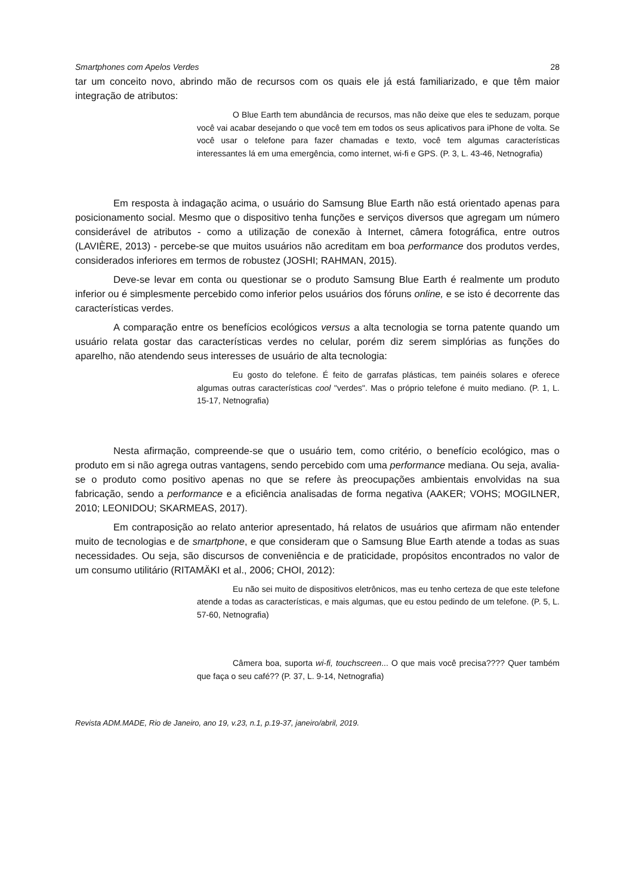Smartphones com Apelos Verdes 28
tar um conceito novo, abrindo mão de recursos com os quais ele já está familiarizado, e que têm maior integração de atributos:
O Blue Earth tem abundância de recursos, mas não deixe que eles te seduzam, porque você vai acabar desejando o que você tem em todos os seus aplicativos para iPhone de volta. Se você usar o telefone para fazer chamadas e texto, você tem algumas características interessantes lá em uma emergência, como internet, wi-fi e GPS. (P. 3, L. 43-46, Netnografia)
Em resposta à indagação acima, o usuário do Samsung Blue Earth não está orientado apenas para posicionamento social. Mesmo que o dispositivo tenha funções e serviços diversos que agregam um número considerável de atributos - como a utilização de conexão à Internet, câmera fotográfica, entre outros (LAVIÈRE, 2013) - percebe-se que muitos usuários não acreditam em boa performance dos produtos verdes, considerados inferiores em termos de robustez (JOSHI; RAHMAN, 2015).
Deve-se levar em conta ou questionar se o produto Samsung Blue Earth é realmente um produto inferior ou é simplesmente percebido como inferior pelos usuários dos fóruns online, e se isto é decorrente das características verdes.
A comparação entre os benefícios ecológicos versus a alta tecnologia se torna patente quando um usuário relata gostar das características verdes no celular, porém diz serem simplórias as funções do aparelho, não atendendo seus interesses de usuário de alta tecnologia:
Eu gosto do telefone. É feito de garrafas plásticas, tem painéis solares e oferece algumas outras características cool "verdes". Mas o próprio telefone é muito mediano. (P. 1, L. 15-17, Netnografia)
Nesta afirmação, compreende-se que o usuário tem, como critério, o benefício ecológico, mas o produto em si não agrega outras vantagens, sendo percebido com uma performance mediana. Ou seja, avalia-se o produto como positivo apenas no que se refere às preocupações ambientais envolvidas na sua fabricação, sendo a performance e a eficiência analisadas de forma negativa (AAKER; VOHS; MOGILNER, 2010; LEONIDOU; SKARMEAS, 2017).
Em contraposição ao relato anterior apresentado, há relatos de usuários que afirmam não entender muito de tecnologias e de smartphone, e que consideram que o Samsung Blue Earth atende a todas as suas necessidades. Ou seja, são discursos de conveniência e de praticidade, propósitos encontrados no valor de um consumo utilitário (RITAMÄKI et al., 2006; CHOI, 2012):
Eu não sei muito de dispositivos eletrônicos, mas eu tenho certeza de que este telefone atende a todas as características, e mais algumas, que eu estou pedindo de um telefone. (P. 5, L. 57-60, Netnografia)
Câmera boa, suporta wi-fi, touchscreen... O que mais você precisa???? Quer também que faça o seu café?? (P. 37, L. 9-14, Netnografia)
Revista ADM.MADE, Rio de Janeiro, ano 19, v.23, n.1, p.19-37, janeiro/abril, 2019.